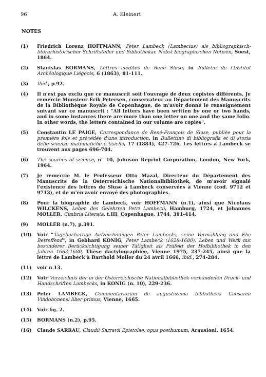96 A. Kleinert
NOTES
(1) Friedrich Lorenz HOFFMANN, Peter Lambeck (Lambecius) als bibliographisch-literarhistorischer Schriftsteller und Bibliothekar. Nebst biographischen Notizen, Soest, 1864.
(2) Stanislas BORMANS, Lettres inédites de René Sluse, in Bulletin de l'Institut Archéologique Liégeois, 6 (1863), 81-111.
(3) Ibid., p.92.
(4) Il n'est pas exclu que ce manuscrit soit l'ouvrage de deux copistes différents. Je remercie Monsieur Erik Petersen, conservateur au Département des Manuscrits de la Bibliothèque Royale de Copenhague, de m'avoir donné le renseignement suivant sur ce manuscrit : "All letters have been written by one or two hands, and in some instances there are more than one letter on one and the same folio. In other words, the letters contained in our volume are copies".
(5) Constantin LE PAIGE, Correspondance de René-François de Sluse, publiée pour la première fois et précédée d'une introduction, in Bullettino di bibliografia et di storia delle scienze matematiche e fisiche, 17 (1884), 427-726. Les lettres à Lambeck se trouvent aux pages 696-704.
(6) The sources of science, n° 10, Johnson Reprint Corporation, London, New York, 1964.
(7) Je remercie M. le Professeur Otto Mazal, Directeur du Département des Manuscrits de la Osterreichische Nationalbibliothek, de m'avoir signalé l'existence des lettres de Sluse à Lambeck conservées à Vienne (cod. 9712 et 9713), et de m'en avoir envoyé des photographies.
(8) Pour la biographie de Lambeck, voir HOFFMANN (n.1), ainsi que Nicolaus WILCKENS, Leben des Gelehrten Petri Lambecii, Hamburg, 1724, et Johannes MOLLER, Cimbria Literata, t.III, Copenhague, 1744, 391-414.
(9) MOLLER (n.7), p.391.
(10) Voir "Tagebuchartige Aufzeichnungen Peter Lambecks, seine Vermählung und Ehe Betreffend", in Gebhard KONIG, Peter Lambeck (1628-1680). Leben und Werk mit besonderer Berücksichtigung seiner Tätigkeit als Präfekt der Hofbibliothek in den Jahren 1663-1680, Thèse dactylographiée, Vienne 1975, 237-245, ainsi que la lettre de Lambeck à Barthold Moller du 24 avril 1666, ibid., 274-284.
(11) voir n.13.
(12) Voir Verzeichnis der in der Osterreichische Nationalbibliothek vorhandenen Druck- und Handschriften Lambecks, in KONIG (n. 10), 229-236.
(13) Peter LAMBECK, Commentariorum de augustissima bibliotheca Caesarea Vindobonensi liber primus, Vienne, 1665.
(14) Voir fig. 2.
(15) BORMANS (n.2), p.95.
(16) Claude SARRAU, Claudii Sarravii Epistolae, opus posthumum, Arausioni, 1654.